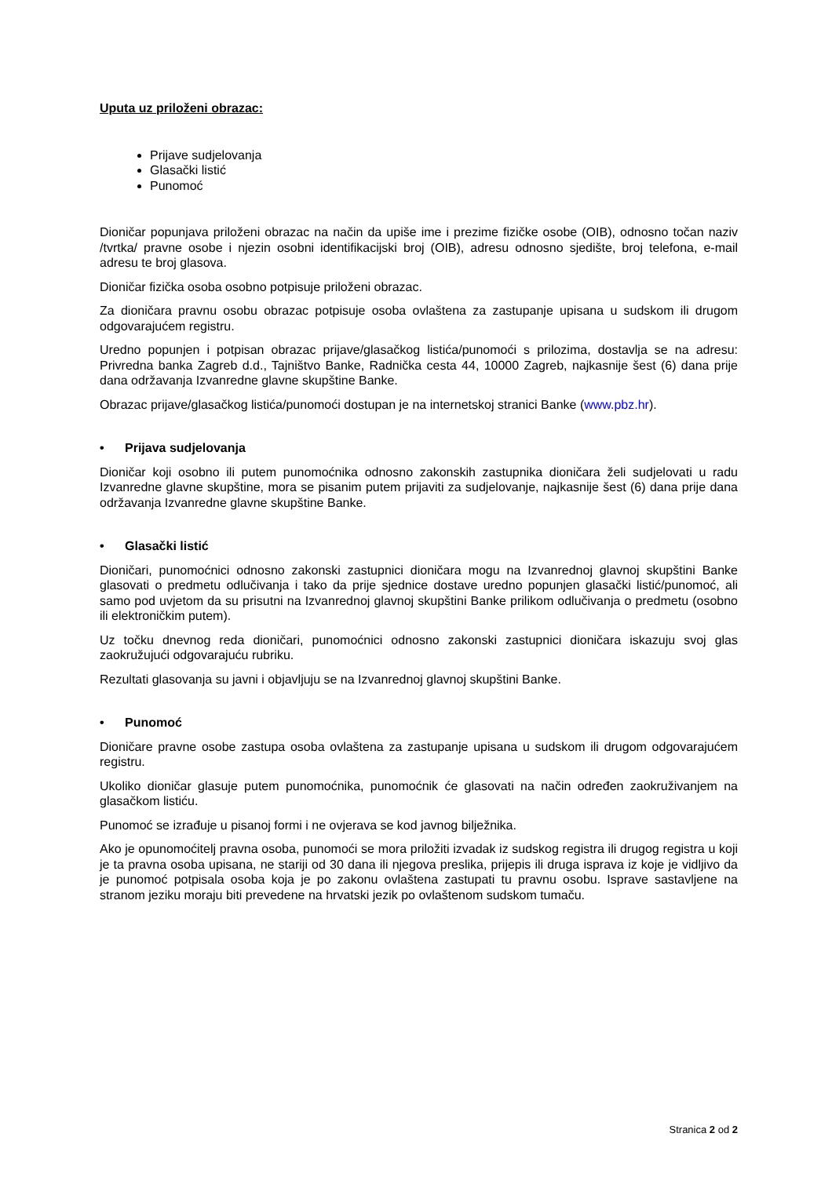Uputa uz priloženi obrazac:
Prijave sudjelovanja
Glasački listić
Punomoć
Dioničar popunjava priloženi obrazac na način da upiše ime i prezime fizičke osobe (OIB), odnosno točan naziv /tvrtka/ pravne osobe i njezin osobni identifikacijski broj (OIB), adresu odnosno sjedište, broj telefona, e-mail adresu te broj glasova.
Dioničar fizička osoba osobno potpisuje priloženi obrazac.
Za dioničara pravnu osobu obrazac potpisuje osoba ovlaštena za zastupanje upisana u sudskom ili drugom odgovarajućem registru.
Uredno popunjen i potpisan obrazac prijave/glasačkog listića/punomoći s prilozima, dostavlja se na adresu: Privredna banka Zagreb d.d., Tajništvo Banke, Radnička cesta 44, 10000 Zagreb, najkasnije šest (6) dana prije dana održavanja Izvanredne glavne skupštine Banke.
Obrazac prijave/glasačkog listića/punomoći dostupan je na internetskoj stranici Banke (www.pbz.hr).
• Prijava sudjelovanja
Dioničar koji osobno ili putem punomoćnika odnosno zakonskih zastupnika dioničara želi sudjelovati u radu Izvanredne glavne skupštine, mora se pisanim putem prijaviti za sudjelovanje, najkasnije šest (6) dana prije dana održavanja Izvanredne glavne skupštine Banke.
• Glasački listić
Dioničari, punomoćnici odnosno zakonski zastupnici dioničara mogu na Izvanrednoj glavnoj skupštini Banke glasovati o predmetu odlučivanja i tako da prije sjednice dostave uredno popunjen glasački listić/punomoć, ali samo pod uvjetom da su prisutni na Izvanrednoj glavnoj skupštini Banke prilikom odlučivanja o predmetu (osobno ili elektroničkim putem).
Uz točku dnevnog reda dioničari, punomoćnici odnosno zakonski zastupnici dioničara iskazuju svoj glas zaokružujući odgovarajuću rubriku.
Rezultati glasovanja su javni i objavljuju se na Izvanrednoj glavnoj skupštini Banke.
• Punomoć
Dioničare pravne osobe zastupa osoba ovlaštena za zastupanje upisana u sudskom ili drugom odgovarajućem registru.
Ukoliko dioničar glasuje putem punomoćnika, punomoćnik će glasovati na način određen zaokruživanjem na glasačkom listiću.
Punomoć se izrađuje u pisanoj formi i ne ovjerava se kod javnog bilježnika.
Ako je opunomoćitelj pravna osoba, punomoći se mora priložiti izvadak iz sudskog registra ili drugog registra u koji je ta pravna osoba upisana, ne stariji od 30 dana ili njegova preslika, prijepis ili druga isprava iz koje je vidljivo da je punomoć potpisala osoba koja je po zakonu ovlaštena zastupati tu pravnu osobu. Isprave sastavljene na stranom jeziku moraju biti prevedene na hrvatski jezik po ovlaštenom sudskom tumaču.
Stranica 2 od 2